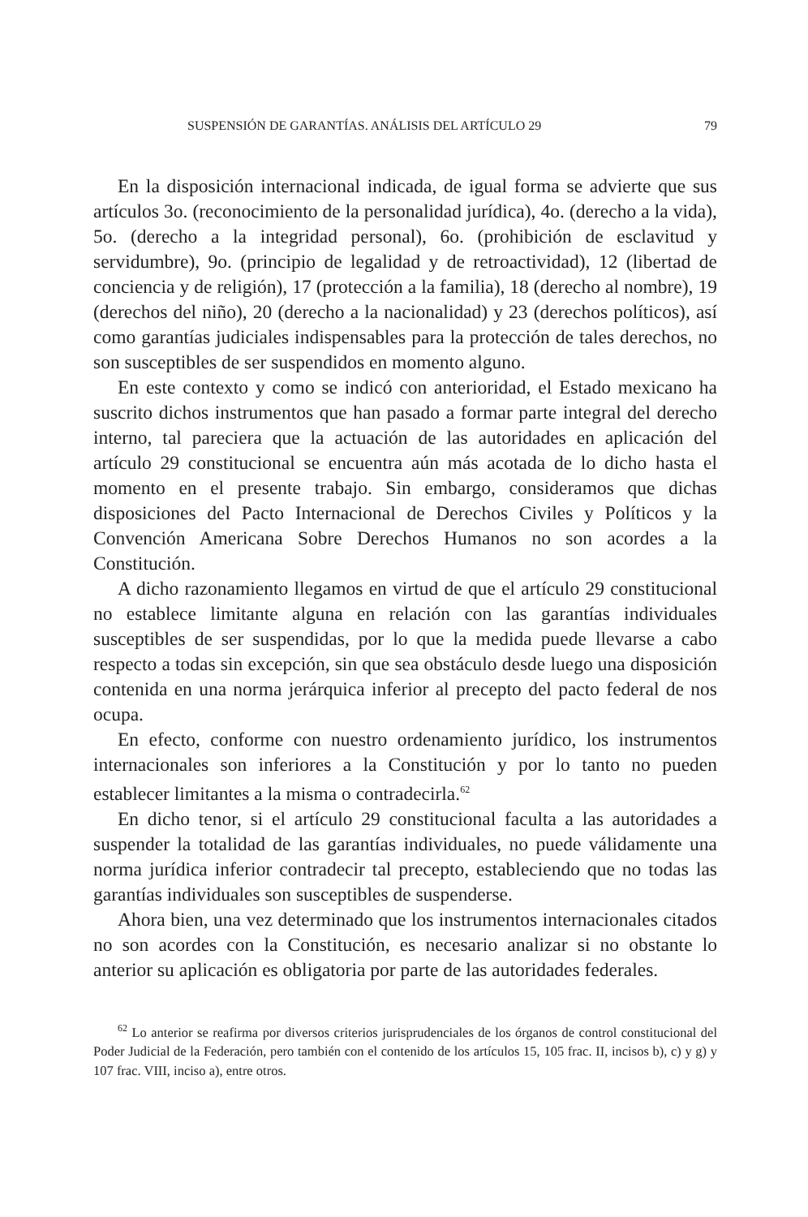SUSPENSIÓN DE GARANTÍAS. ANÁLISIS DEL ARTÍCULO 29 79
En la disposición internacional indicada, de igual forma se advierte que sus artículos 3o. (reconocimiento de la personalidad jurídica), 4o. (derecho a la vida), 5o. (derecho a la integridad personal), 6o. (prohibición de esclavitud y servidumbre), 9o. (principio de legalidad y de retroactividad), 12 (libertad de conciencia y de religión), 17 (protección a la familia), 18 (derecho al nombre), 19 (derechos del niño), 20 (derecho a la nacionalidad) y 23 (derechos políticos), así como garantías judiciales indispensables para la protección de tales derechos, no son susceptibles de ser suspendidos en momento alguno.
En este contexto y como se indicó con anterioridad, el Estado mexicano ha suscrito dichos instrumentos que han pasado a formar parte integral del derecho interno, tal pareciera que la actuación de las autoridades en aplicación del artículo 29 constitucional se encuentra aún más acotada de lo dicho hasta el momento en el presente trabajo. Sin embargo, consideramos que dichas disposiciones del Pacto Internacional de Derechos Civiles y Políticos y la Convención Americana Sobre Derechos Humanos no son acordes a la Constitución.
A dicho razonamiento llegamos en virtud de que el artículo 29 constitucional no establece limitante alguna en relación con las garantías individuales susceptibles de ser suspendidas, por lo que la medida puede llevarse a cabo respecto a todas sin excepción, sin que sea obstáculo desde luego una disposición contenida en una norma jerárquica inferior al precepto del pacto federal de nos ocupa.
En efecto, conforme con nuestro ordenamiento jurídico, los instrumentos internacionales son inferiores a la Constitución y por lo tanto no pueden establecer limitantes a la misma o contradecirla.<sup>62</sup>
En dicho tenor, si el artículo 29 constitucional faculta a las autoridades a suspender la totalidad de las garantías individuales, no puede válidamente una norma jurídica inferior contradecir tal precepto, estableciendo que no todas las garantías individuales son susceptibles de suspenderse.
Ahora bien, una vez determinado que los instrumentos internacionales citados no son acordes con la Constitución, es necesario analizar si no obstante lo anterior su aplicación es obligatoria por parte de las autoridades federales.
<sup>62</sup> Lo anterior se reafirma por diversos criterios jurisprudenciales de los órganos de control constitucional del Poder Judicial de la Federación, pero también con el contenido de los artículos 15, 105 frac. II, incisos b), c) y g) y 107 frac. VIII, inciso a), entre otros.